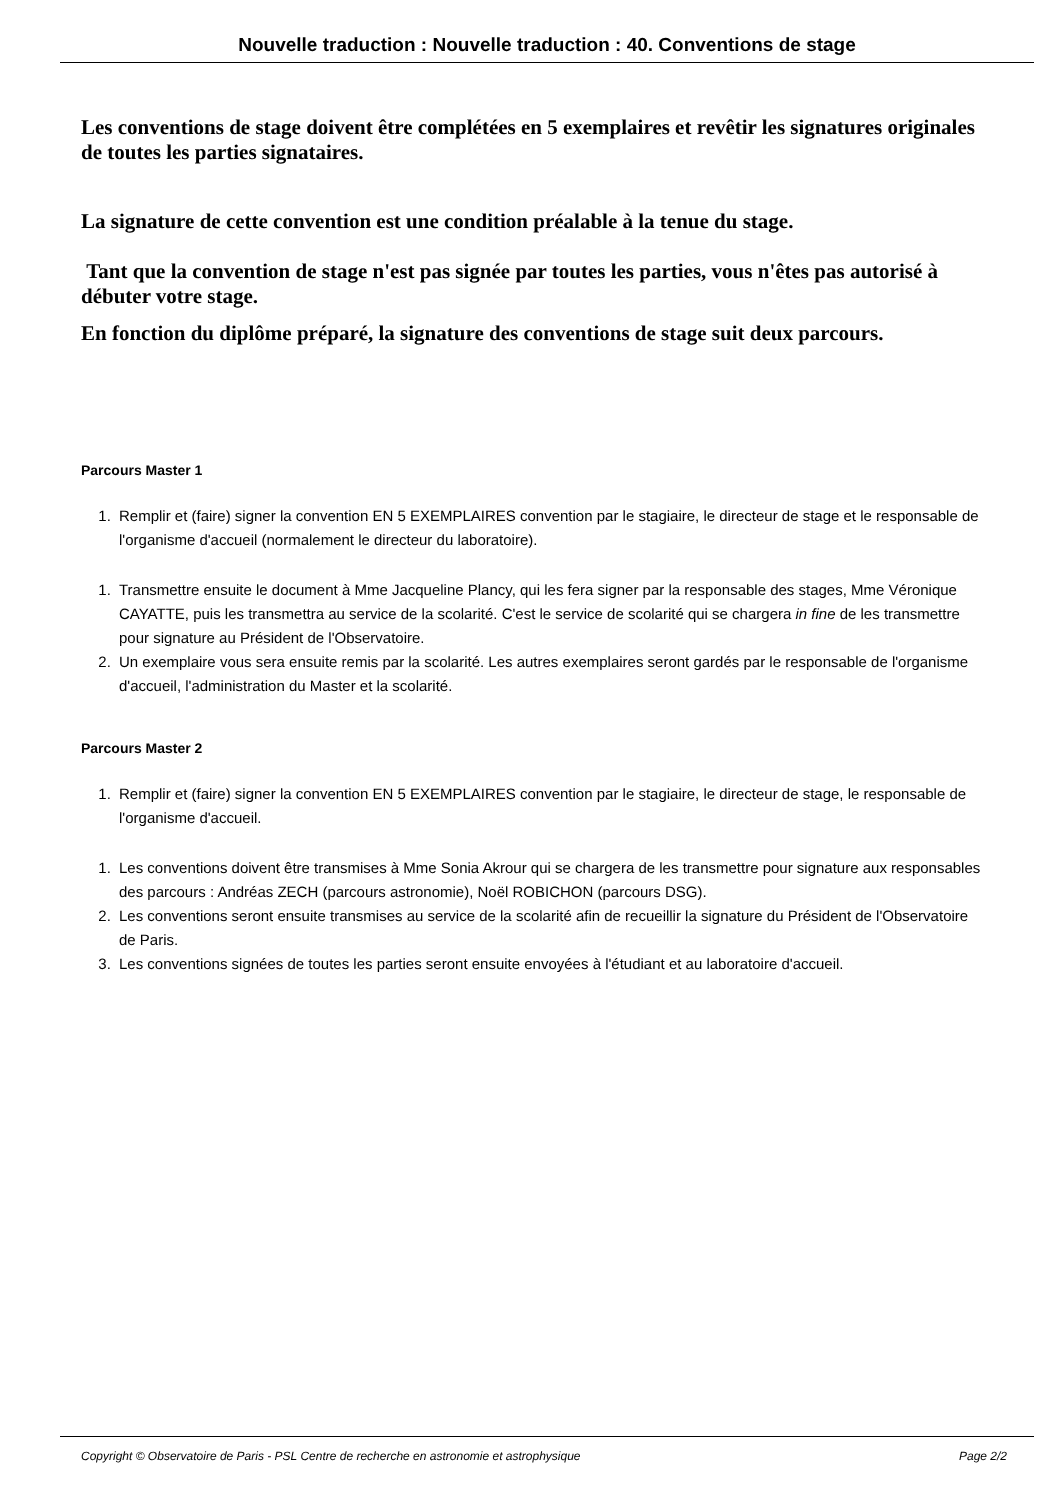Nouvelle traduction : Nouvelle traduction : 40. Conventions de stage
Les conventions de stage doivent être complétées en 5 exemplaires et revêtir les signatures originales de toutes les parties signataires.
La signature de cette convention est une condition préalable à la tenue du stage.
Tant que la convention de stage n'est pas signée par toutes les parties, vous n'êtes pas autorisé à débuter votre stage.
En fonction du diplôme préparé, la signature des conventions de stage suit deux parcours.
Parcours Master 1
1. Remplir et (faire) signer la convention EN 5 EXEMPLAIRES convention par le stagiaire, le directeur de stage et le responsable de l'organisme d'accueil (normalement le directeur du laboratoire).
1. Transmettre ensuite le document à Mme Jacqueline Plancy, qui les fera signer par la responsable des stages, Mme Véronique CAYATTE, puis les transmettra au service de la scolarité. C'est le service de scolarité qui se chargera in fine de les transmettre pour signature au Président de l'Observatoire.
2. Un exemplaire vous sera ensuite remis par la scolarité. Les autres exemplaires seront gardés par le responsable de l'organisme d'accueil, l'administration du Master et la scolarité.
Parcours Master 2
1. Remplir et (faire) signer la convention EN 5 EXEMPLAIRES convention par le stagiaire, le directeur de stage, le responsable de l'organisme d'accueil.
1. Les conventions doivent être transmises à Mme Sonia Akrour qui se chargera de les transmettre pour signature aux responsables des parcours : Andréas ZECH (parcours astronomie), Noël ROBICHON (parcours DSG).
2. Les conventions seront ensuite transmises au service de la scolarité afin de recueillir la signature du Président de l'Observatoire de Paris.
3. Les conventions signées de toutes les parties seront ensuite envoyées à l'étudiant et au laboratoire d'accueil.
Copyright © Observatoire de Paris - PSL Centre de recherche en astronomie et astrophysique Page 2/2